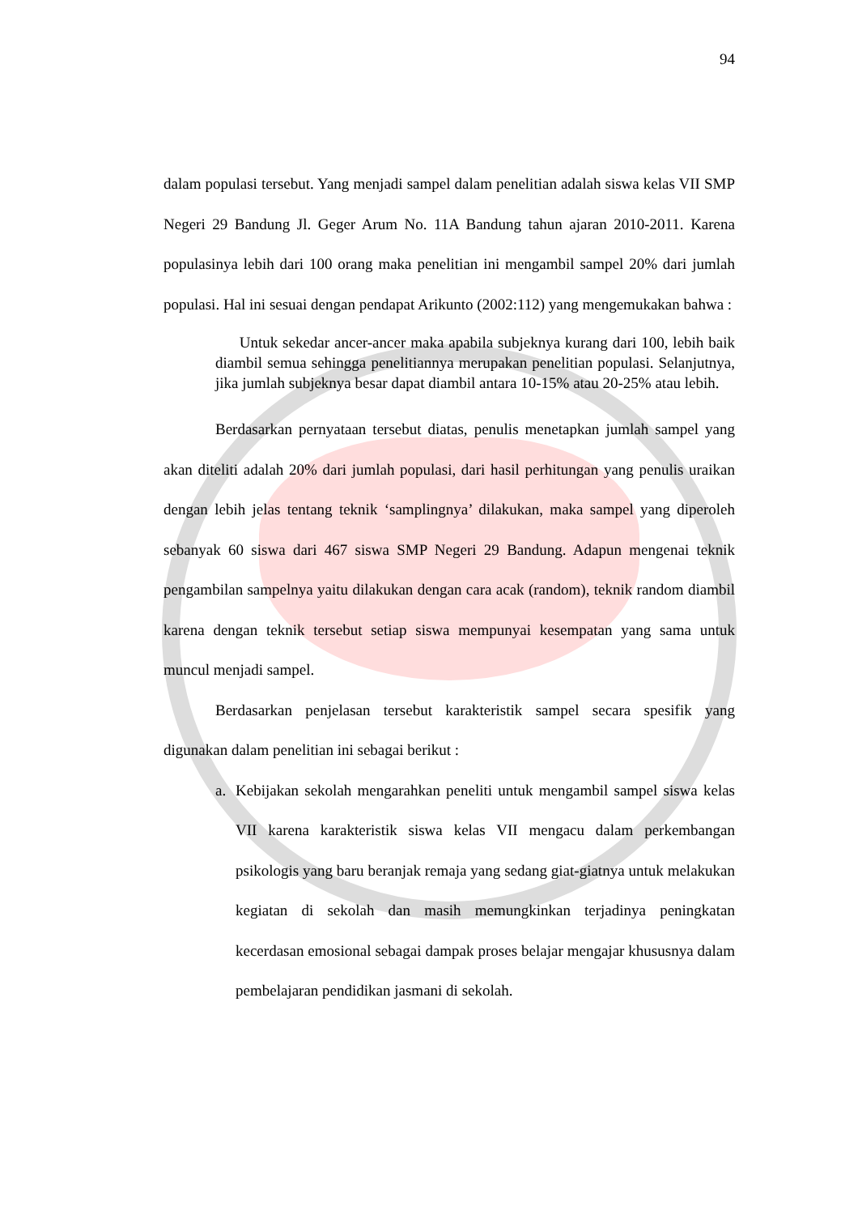94
dalam populasi tersebut. Yang menjadi sampel dalam penelitian adalah siswa kelas VII SMP Negeri 29 Bandung Jl. Geger Arum No. 11A Bandung tahun ajaran 2010-2011. Karena populasinya lebih dari 100 orang maka penelitian ini mengambil sampel 20% dari jumlah populasi. Hal ini sesuai dengan pendapat Arikunto (2002:112) yang mengemukakan bahwa :
Untuk sekedar ancer-ancer maka apabila subjeknya kurang dari 100, lebih baik diambil semua sehingga penelitiannya merupakan penelitian populasi. Selanjutnya, jika jumlah subjeknya besar dapat diambil antara 10-15% atau 20-25% atau lebih.
Berdasarkan pernyataan tersebut diatas, penulis menetapkan jumlah sampel yang akan diteliti adalah 20% dari jumlah populasi, dari hasil perhitungan yang penulis uraikan dengan lebih jelas tentang teknik ‘samplingnya’ dilakukan, maka sampel yang diperoleh sebanyak 60 siswa dari 467 siswa SMP Negeri 29 Bandung. Adapun mengenai teknik pengambilan sampelnya yaitu dilakukan dengan cara acak (random), teknik random diambil karena dengan teknik tersebut setiap siswa mempunyai kesempatan yang sama untuk muncul menjadi sampel.
Berdasarkan penjelasan tersebut karakteristik sampel secara spesifik yang digunakan dalam penelitian ini sebagai berikut :
a.
Kebijakan sekolah mengarahkan peneliti untuk mengambil sampel siswa kelas VII karena karakteristik siswa kelas VII mengacu dalam perkembangan psikologis yang baru beranjak remaja yang sedang giat-giatnya untuk melakukan kegiatan di sekolah dan masih memungkinkan terjadinya peningkatan kecerdasan emosional sebagai dampak proses belajar mengajar khususnya dalam pembelajaran pendidikan jasmani di sekolah.